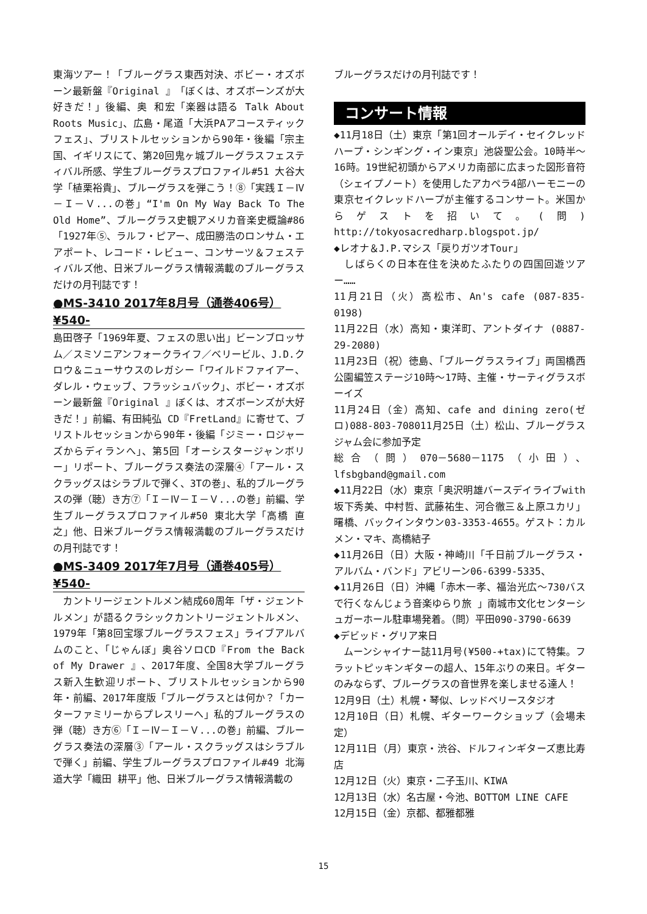東海ツアー！「ブルーグラス東西対決、ボビー・オズボーン最新盤『Original 』「ぼくは、オズボーンズが大好きだ！」後編、奥 和宏「楽器は語る Talk About Roots Music」、広島・尾道「大浜PAアコースティックフェス」、ブリストルセッションから90年・後編「宗主国、イギリスにて、第20回鬼ヶ城ブルーグラスフェスティバル所感、学生ブルーグラスプロファイル#51 大谷大学「植栗裕貴」、ブルーグラスを弾こう！⑧「実践Ｉ－Ⅳ－Ｉ－Ｖ...の巻」“I'm On My Way Back To The Old Home”、ブルーグラス史観アメリカ音楽史概論#86「1927年⑤、ラルフ・ピアー、成田勝浩のロンサム・エアポート、レコード・レビュー、コンサーツ＆フェスティバルズ他、日米ブルーグラス情報満載のブルーグラスだけの月刊誌です！
●MS-3410 2017年8月号（通巻406号）
¥540-
島田啓子「1969年夏、フェスの思い出」ビーンブロッサム／スミソニアンフォークライフ／ベリービル、J.D.クロウ＆ニューサウスのレガシー「ワイルドファイアー、ダレル・ウェッブ、フラッシュバック」、ボビー・オズボーン最新盤『Original 』ぼくは、オズボーンズが大好きだ！」前編、有田純弘 CD『FretLand』に寄せて、ブリストルセッションから90年・後編「ジミー・ロジャーズからディランへ」、第5回「オーシスタージャンボリー」リポート、ブルーグラス奏法の深層④「アール・スクラッグスはシラブルで弾く、3Tの巻」、私的ブルーグラスの弾（聴）き方⑦「Ｉ－Ⅳ－Ｉ－Ｖ...の巻」前編、学生ブルーグラスプロファイル#50 東北大学「高橋 直之」他、日米ブルーグラス情報満載のブルーグラスだけの月刊誌です！
●MS-3409 2017年7月号（通巻405号）
¥540-
　カントリージェントルメン結成60周年「ザ・ジェントルメン」が語るクラシックカントリージェントルメン、 1979年「第8回宝塚ブルーグラスフェス」ライブアルバムのこと、「じゃんぼ」奥谷ソロCD『From the Back of My Drawer 』、2017年度、全国8大学ブルーグラス新入生歓迎リポート、ブリストルセッションから90年・前編、2017年度版「ブルーグラスとは何か？「カーターファミリーからプレスリーへ」私的ブルーグラスの弾（聴）き方⑥「Ｉ－Ⅳ－Ｉ－Ｖ...の巻」前編、ブルーグラス奏法の深層③「アール・スクラッグスはシラブルで弾く」前編、学生ブルーグラスプロファイル#49 北海道大学「織田 耕平」他、日米ブルーグラス情報満載の
ブルーグラスだけの月刊誌です！
コンサート情報
◆11月18日（土）東京「第1回オールデイ・セイクレッドハープ・シンギング・イン東京」池袋聖公会。10時半～16時。19世紀初頭からアメリカ南部に広まった図形音符（シェイプノート）を使用したアカペラ4部ハーモニーの東京セイクレッドハープが主催するコンサート。米国からゲストを招いて。(問) http://tokyosacredharp.blogspot.jp/
◆レオナ＆J.P.マシス「戻りガツオTour」
　しばらくの日本在住を決めたふたりの四国回遊ツアー……
11月21日（火）高松市、An's cafe (087-835-0198)
11月22日（水）高知・東洋町、アントダイナ (0887-29-2080)
11月23日（祝）徳島、「ブルーグラスライブ」両国橋西公園編笠ステージ10時～17時、主催・サーティグラスボーイズ
11月24日（金）高知、cafe and dining zero(ゼロ)088-803-708011月25日（土）松山、ブルーグラスジャム会に参加予定
総合（問）070－5680－1175（小田）、lfsbgband@gmail.com
◆11月22日（水）東京「奥沢明雄バースデイライブwith坂下秀美、中村哲、武藤祐生、河合徹三＆上原ユカリ」曙橋、バックインタウン03-3353-4655。ゲスト：カルメン・マキ、高橋結子
◆11月26日（日）大阪・神崎川「千日前ブルーグラス・アルバム・バンド」アビリーン06-6399-5335、
◆11月26日（日）沖縄「赤木一孝、福治光広～730バスで行くなんじょう音楽ゆらり旅 」南城市文化センターシュガーホール駐車場発着。（問）平田090-3790-6639
◆デビッド・グリア来日
　ムーンシャイナー誌11月号(¥500-+tax)にて特集。フラットピッキンギターの超人、15年ぶりの来日。ギターのみならず、ブルーグラスの音世界を楽しませる達人！
12月9日（土）札幌・琴似、レッドベリースタジオ
12月10日（日）札幌、ギターワークショップ（会場未定）
12月11日（月）東京・渋谷、ドルフィンギターズ恵比寿店
12月12日（火）東京・二子玉川、KIWA
12月13日（水）名古屋・今池、BOTTOM LINE CAFE
12月15日（金）京都、都雅都雅
15